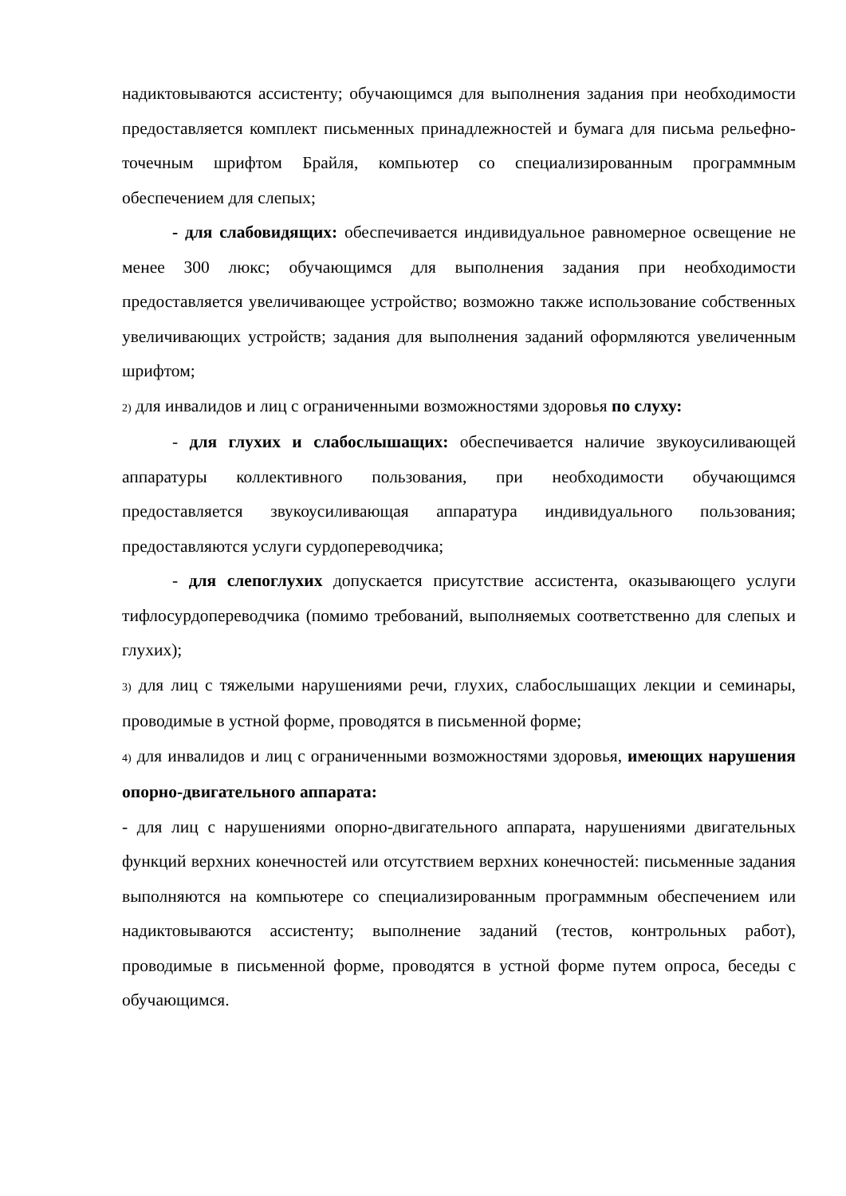надиктовываются ассистенту; обучающимся для выполнения задания при необходимости предоставляется комплект письменных принадлежностей и бумага для письма рельефно-точечным шрифтом Брайля, компьютер со специализированным программным обеспечением для слепых;
- для слабовидящих: обеспечивается индивидуальное равномерное освещение не менее 300 люкс; обучающимся для выполнения задания при необходимости предоставляется увеличивающее устройство; возможно также использование собственных увеличивающих устройств; задания для выполнения заданий оформляются увеличенным шрифтом;
2) для инвалидов и лиц с ограниченными возможностями здоровья по слуху:
- для глухих и слабослышащих: обеспечивается наличие звукоусиливающей аппаратуры коллективного пользования, при необходимости обучающимся предоставляется звукоусиливающая аппаратура индивидуального пользования; предоставляются услуги сурдопереводчика;
- для слепоглухих допускается присутствие ассистента, оказывающего услуги тифлосурдопереводчика (помимо требований, выполняемых соответственно для слепых и глухих);
3) для лиц с тяжелыми нарушениями речи, глухих, слабослышащих лекции и семинары, проводимые в устной форме, проводятся в письменной форме;
4) для инвалидов и лиц с ограниченными возможностями здоровья, имеющих нарушения опорно-двигательного аппарата:
- для лиц с нарушениями опорно-двигательного аппарата, нарушениями двигательных функций верхних конечностей или отсутствием верхних конечностей: письменные задания выполняются на компьютере со специализированным программным обеспечением или надиктовываются ассистенту; выполнение заданий (тестов, контрольных работ), проводимые в письменной форме, проводятся в устной форме путем опроса, беседы с обучающимся.